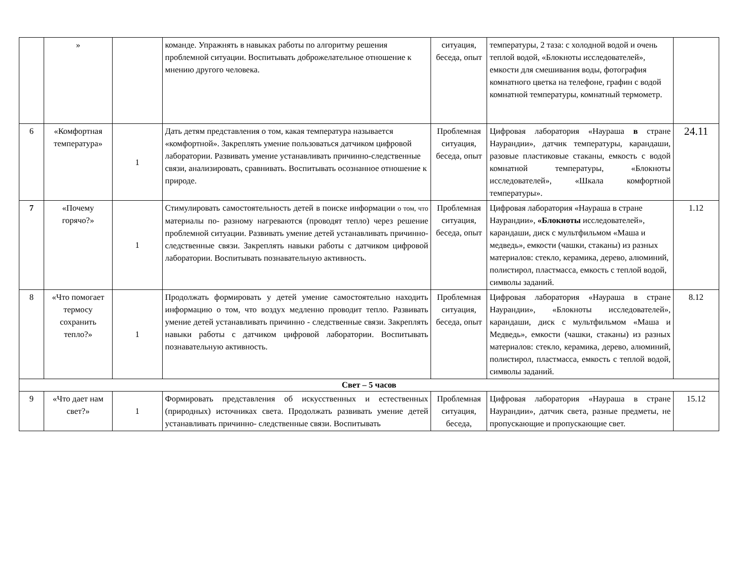| | » | | команде. Упражнять в навыках работы по алгоритму решения проблемной ситуации. Воспитывать доброжелательное отношение к мнению другого человека. | ситуация, беседа, опыт | температуры, 2 таза: с холодной водой и очень теплой водой, «Блокноты исследователей», емкости для смешивания воды, фотография комнатного цветка на телефоне, графин с водой комнатной температуры, комнатный термометр. | |
| 6 | «Комфортная температура» | 1 | Дать детям представления о том, какая температура называется «комфортной». Закреплять умение пользоваться датчиком цифровой лаборатории. Развивать умение устанавливать причинно-следственные связи, анализировать, сравнивать. Воспитывать осознанное отношение к природе. | Проблемная ситуация, беседа, опыт | Цифровая лаборатория «Наураша в стране Наурандии», датчик температуры, карандаши, разовые пластиковые стаканы, емкость с водой комнатной температуры, «Блокноты исследователей», «Шкала комфортной температуры». | 24.11 |
| 7 | «Почему горячо?» | 1 | Стимулировать самостоятельность детей в поиске информации о том, что материалы по- разному нагреваются (проводят тепло) через решение проблемной ситуации. Развивать умение детей устанавливать причинно- следственные связи. Закреплять навыки работы с датчиком цифровой лаборатории. Воспитывать познавательную активность. | Проблемная ситуация, беседа, опыт | Цифровая лаборатория «Наураша в стране Наурандии», «Блокноты исследователей», карандаши, диск с мультфильмом «Маша и медведь», емкости (чашки, стаканы) из разных материалов: стекло, керамика, дерево, алюминий, полистирол, пластмасса, емкость с теплой водой, символы заданий. | 1.12 |
| 8 | «Что помогает термосу сохранить тепло?» | 1 | Продолжать формировать у детей умение самостоятельно находить информацию о том, что воздух медленно проводит тепло. Развивать умение детей устанавливать причинно - следственные связи. Закреплять навыки работы с датчиком цифровой лаборатории. Воспитывать познавательную активность. | Проблемная ситуация, беседа, опыт | Цифровая лаборатория «Наураша в стране Наурандии», «Блокноты исследователей», карандаши, диск с мультфильмом «Маша и Медведь», емкости (чашки, стаканы) из разных материалов: стекло, керамика, дерево, алюминий, полистирол, пластмасса, емкость с теплой водой, символы заданий. | 8.12 |
| Свет – 5 часов | | | | | | |
| 9 | «Что дает нам свет?» | 1 | Формировать представления об искусственных и естественных (природных) источниках света. Продолжать развивать умение детей устанавливать причинно- следственные связи. Воспитывать | Проблемная ситуация, беседа, | Цифровая лаборатория «Наураша в стране Наурандии», датчик света, разные предметы, не пропускающие и пропускающие свет. | 15.12 |